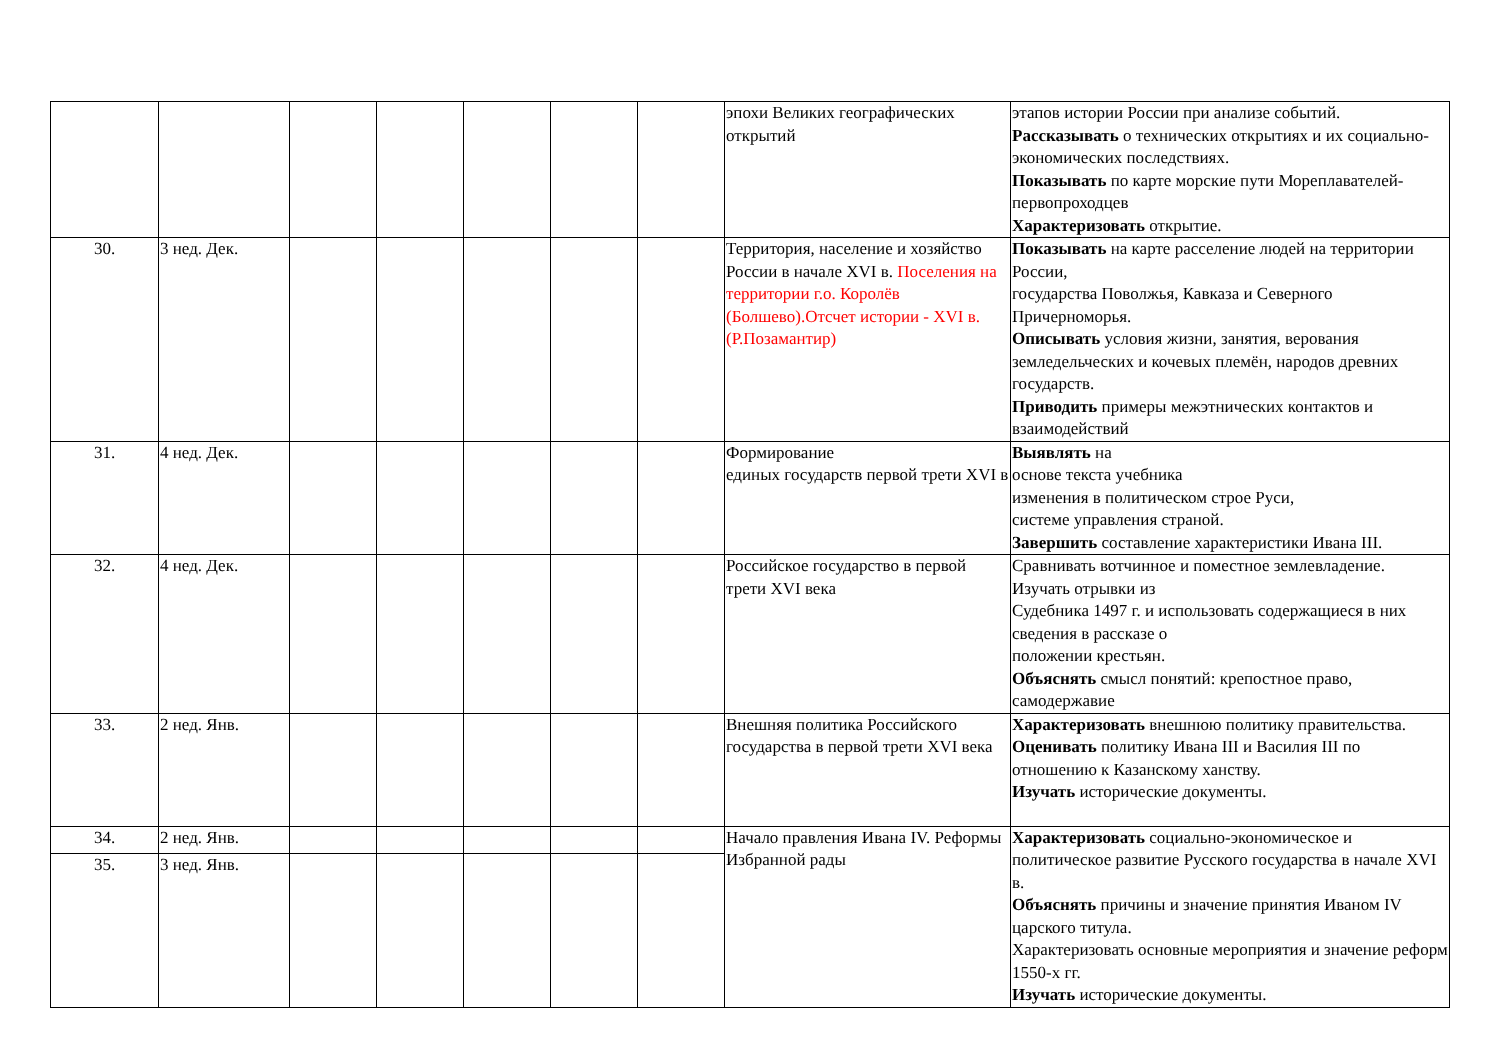| | | | | | | | эпохи Великих географических открытий | этапов истории России при анализе событий. Рассказывать о технических открытиях и их социально-экономических последствиях. Показывать по карте морские пути Мореплавателей-первопроходцев Характеризовать открытие. |
| 30. | 3 нед. Дек. | | | | | | Территория, население и хозяйство России в начале XVI в. Поселения на территории г.о. Королёв (Болшево).Отсчет истории - XVI в.(Р.Позамантир) | Показывать на карте расселение людей на территории России, государства Поволжья, Кавказа и Северного Причерноморья. Описывать условия жизни, занятия, верования земледельческих и кочевых племён, народов древних государств. Приводить примеры межэтнических контактов и взаимодействий |
| 31. | 4 нед. Дек. | | | | | | Формирование единых государств первой трети XVI в | Выявлять на основе текста учебника изменения в политическом строе Руси, системе управления страной. Завершить составление характеристики Ивана III. |
| 32. | 4 нед. Дек. | | | | | | Российское государство в первой трети XVI века | Сравнивать вотчинное и поместное землевладение. Изучать отрывки из Судебника 1497 г. и использовать содержащиеся в них сведения в рассказе о положении крестьян. Объяснять смысл понятий: крепостное право, самодержавие |
| 33. | 2 нед. Янв. | | | | | | Внешняя политика Российского государства в первой трети XVI века | Характеризовать внешнюю политику правительства. Оценивать политику Ивана III и Василия III по отношению к Казанскому ханству. Изучать исторические документы. |
| 34. | 2 нед. Янв. | | | | | | Начало правления Ивана IV. Реформы Избранной рады | Характеризовать социально-экономическое и политическое развитие Русского государства в начале XVI в. Объяснять причины и значение принятия Иваном IV царского титула. Характеризовать основные мероприятия и значение реформ 1550-х гг. Изучать исторические документы. |
| 35. | 3 нед. Янв. | | | | | | | |